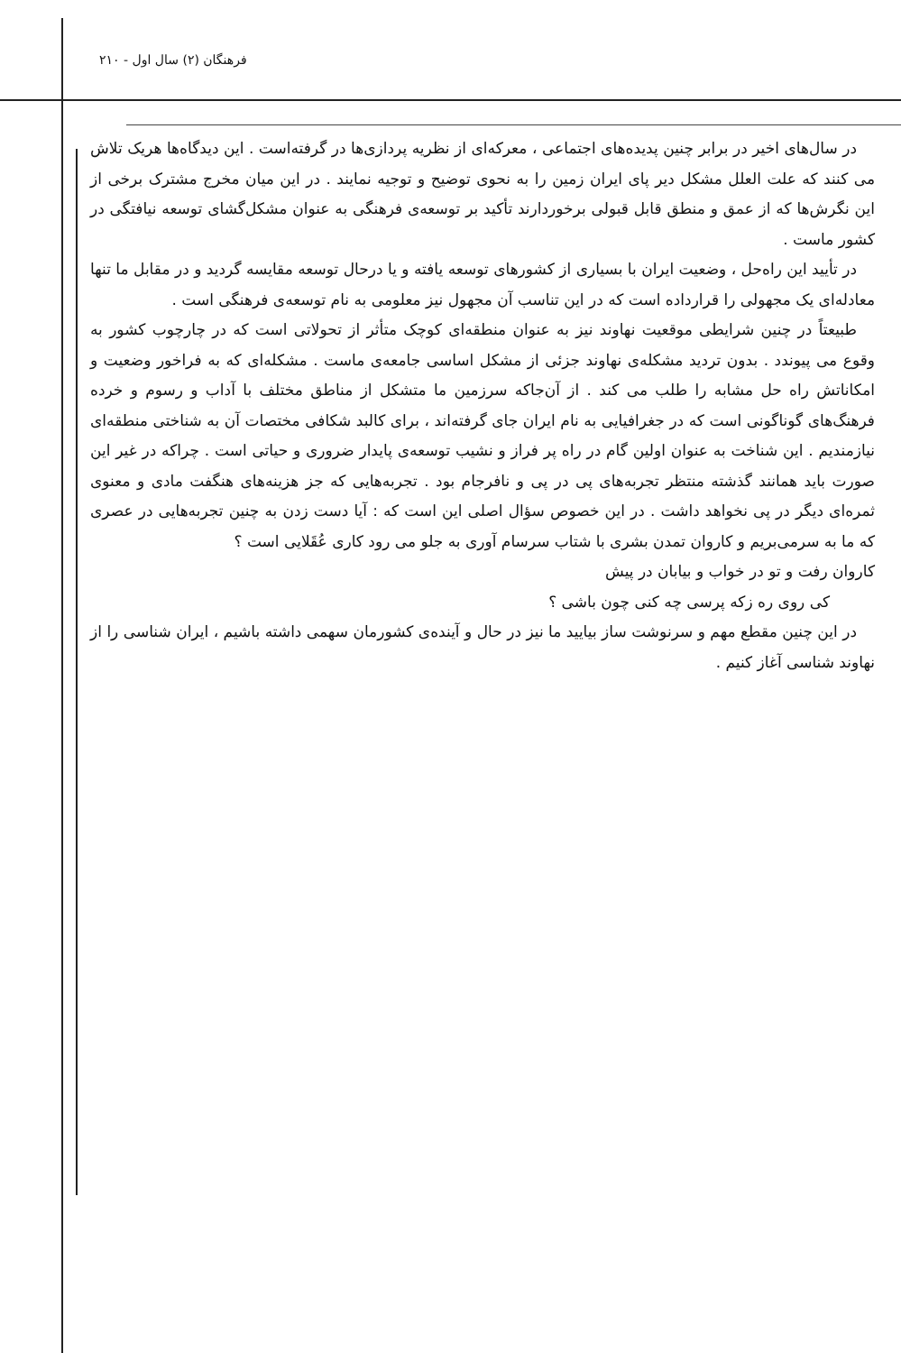فرهنگان (۲) سال اول - ۲۱۰
در سال‌های اخیر در برابر چنین پدیده‌های اجتماعی ، معرکه‌ای از نظریه پردازی‌ها در گرفته‌است . این دیدگاه‌ها هریک تلاش می کنند که علت العلل مشکل دیر پای ایران زمین را به نحوی توضیح و توجیه نمایند . در این میان مخرج مشترک برخی از این نگرش‌ها که از عمق و منطق قابل قبولی برخوردارند تأکید بر توسعه‌ی فرهنگی به عنوان مشکل‌گشای توسعه نیافتگی در کشور ماست .
در تأیید این راه‌حل ، وضعیت ایران با بسیاری از کشورهای توسعه یافته و یا درحال توسعه مقایسه گردید و در مقابل ما تنها معادله‌ای یک مجهولی را قرارداده است که در این تناسب آن مجهول نیز معلومی به نام توسعه‌ی فرهنگی است .
طبیعتاً در چنین شرایطی موقعیت نهاوند نیز به عنوان منطقه‌ای کوچک متأثر از تحولاتی است که در چارچوب کشور به وقوع می پیوندد . بدون تردید مشکله‌ی نهاوند جزئی از مشکل اساسی جامعه‌ی ماست . مشکله‌ای که به فراخور وضعیت و امکاناتش راه حل مشابه را طلب می کند . از آن‌جاکه سرزمین ما متشکل از مناطق مختلف با آداب و رسوم و خرده فرهنگ‌های گوناگونی است که در جغرافیایی به نام ایران جای گرفته‌اند ، برای کالبد شکافی مختصات آن به شناختی منطقه‌ای نیازمندیم . این شناخت به عنوان اولین گام در راه پر فراز و نشیب توسعه‌ی پایدار ضروری و حیاتی است . چراکه در غیر این صورت باید همانند گذشته منتظر تجربه‌های پی در پی و نافرجام بود . تجربه‌هایی که جز هزینه‌های هنگفت مادی و معنوی ثمره‌ای دیگر در پی نخواهد داشت . در این خصوص سؤال اصلی این است که : آیا دست زدن به چنین تجربه‌هایی در عصری که ما به سرمی‌بریم و کاروان تمدن بشری با شتاب سرسام آوری به جلو می رود کاری عُقَلایی است ؟
کاروان رفت و تو در خواب و بیابان در پیش
کی روی ره زکه پرسی چه کنی چون باشی ؟
در این چنین مقطع مهم و سرنوشت ساز بیایید ما نیز در حال و آینده‌ی کشورمان سهمی داشته باشیم ، ایران شناسی را از نهاوند شناسی آغاز کنیم .